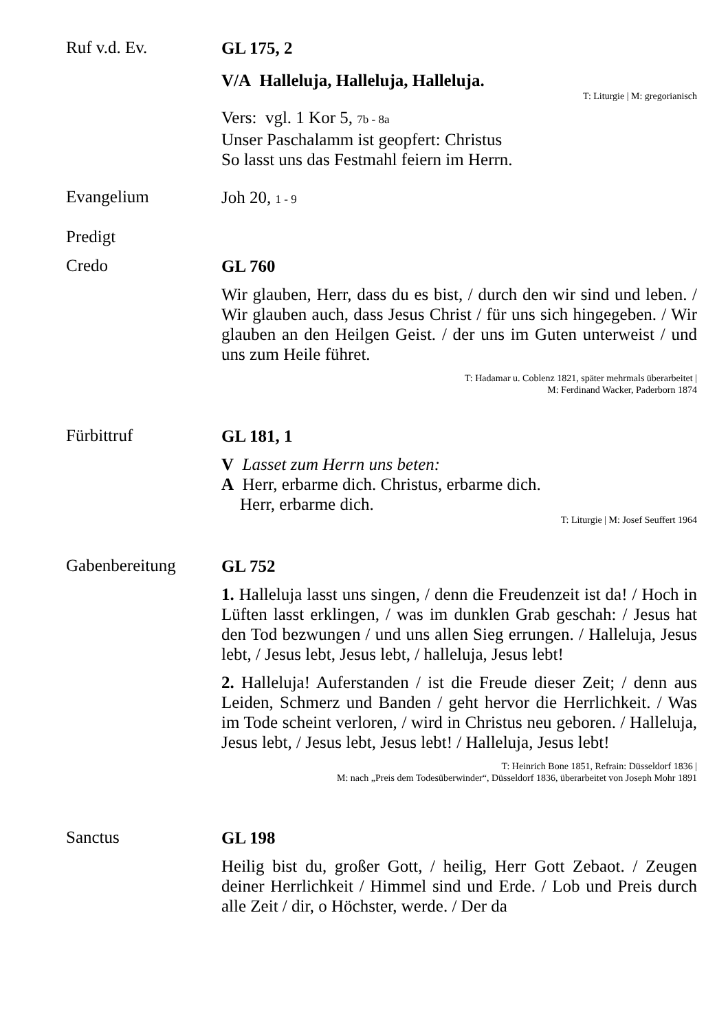Ruf v.d. Ev.
GL 175, 2
V/A Halleluja, Halleluja, Halleluja.
T: Liturgie | M: gregorianisch
Vers: vgl. 1 Kor 5, 7b - 8a
Unser Paschalamm ist geopfert: Christus
So lasst uns das Festmahl feiern im Herrn.
Evangelium
Joh 20, 1 - 9
Predigt
Credo
GL 760
Wir glauben, Herr, dass du es bist, / durch den wir sind und leben. / Wir glauben auch, dass Jesus Christ / für uns sich hingegeben. / Wir glauben an den Heilgen Geist. / der uns im Guten unterweist / und uns zum Heile führet.
T: Hadamar u. Coblenz 1821, später mehrmals überarbeitet |
M: Ferdinand Wacker, Paderborn 1874
Fürbittruf
GL 181, 1
V Lasset zum Herrn uns beten:
A Herr, erbarme dich. Christus, erbarme dich.
Herr, erbarme dich.
T: Liturgie | M: Josef Seuffert 1964
Gabenbereitung
GL 752
1. Halleluja lasst uns singen, / denn die Freudenzeit ist da! / Hoch in Lüften lasst erklingen, / was im dunklen Grab geschah: / Jesus hat den Tod bezwungen / und uns allen Sieg errungen. / Halleluja, Jesus lebt, / Jesus lebt, Jesus lebt, / halleluja, Jesus lebt!
2. Halleluja! Auferstanden / ist die Freude dieser Zeit; / denn aus Leiden, Schmerz und Banden / geht hervor die Herrlichkeit. / Was im Tode scheint verloren, / wird in Christus neu geboren. / Halleluja, Jesus lebt, / Jesus lebt, Jesus lebt! / Halleluja, Jesus lebt!
T: Heinrich Bone 1851, Refrain: Düsseldorf 1836 |
M: nach „Preis dem Todesüberwinder“, Düsseldorf 1836, überarbeitet von Joseph Mohr 1891
Sanctus
GL 198
Heilig bist du, großer Gott, / heilig, Herr Gott Zebaot. / Zeugen deiner Herrlichkeit / Himmel sind und Erde. / Lob und Preis durch alle Zeit / dir, o Höchster, werde. / Der da